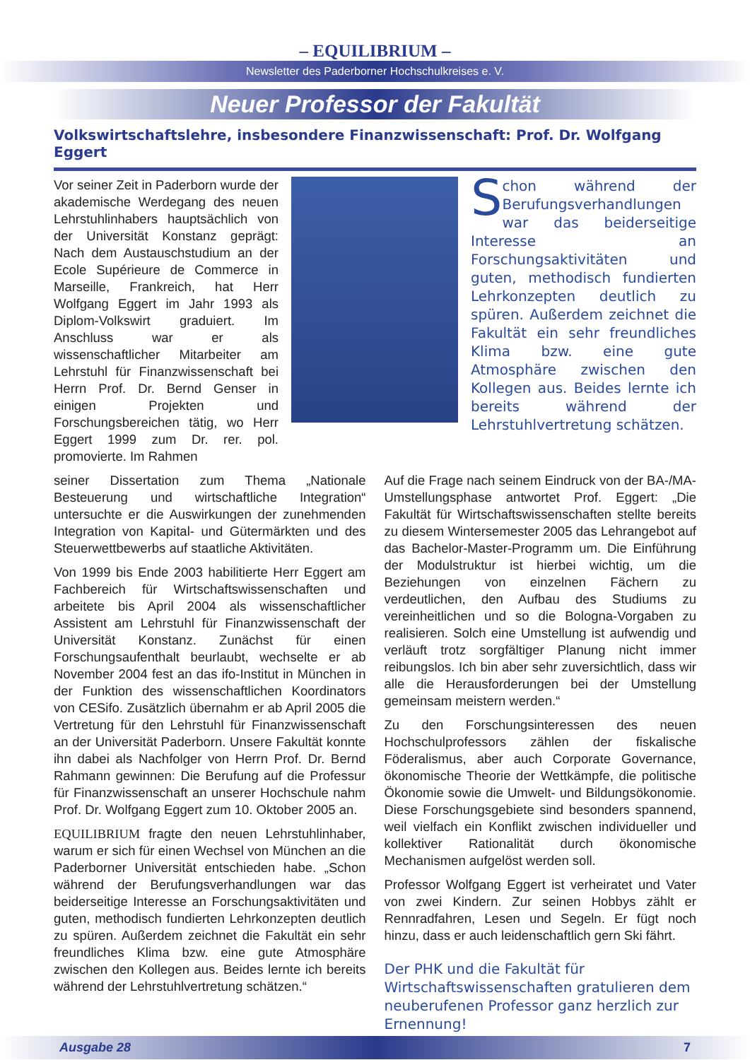– EQUILIBRIUM –
Newsletter des Paderborner Hochschulkreises e. V.
Neuer Professor der Fakultät
Volkswirtschaftslehre, insbesondere Finanzwissenschaft: Prof. Dr. Wolfgang Eggert
Vor seiner Zeit in Paderborn wurde der akademische Werdegang des neuen Lehrstuhlinhabers hauptsächlich von der Universität Konstanz geprägt: Nach dem Austauschstudium an der Ecole Supérieure de Commerce in Marseille, Frankreich, hat Herr Wolfgang Eggert im Jahr 1993 als Diplom-Volkswirt graduiert. Im Anschluss war er als wissenschaftlicher Mitarbeiter am Lehrstuhl für Finanzwissenschaft bei Herrn Prof. Dr. Bernd Genser in einigen Projekten und Forschungsbereichen tätig, wo Herr Eggert 1999 zum Dr. rer. pol. promovierte. Im Rahmen
Schon während der Berufungsverhandlungen war das beiderseitige Interesse an Forschungsaktivitäten und guten, methodisch fundierten Lehrkonzepten deutlich zu spüren. Außerdem zeichnet die Fakultät ein sehr freundliches Klima bzw. eine gute Atmosphäre zwischen den Kollegen aus. Beides lernte ich bereits während der Lehrstuhlvertretung schätzen.
seiner Dissertation zum Thema „Nationale Besteuerung und wirtschaftliche Integration“ untersuchte er die Auswirkungen der zunehmenden Integration von Kapital- und Gütermärkten und des Steuerwettbewerbs auf staatliche Aktivitäten.
Von 1999 bis Ende 2003 habilitierte Herr Eggert am Fachbereich für Wirtschaftswissenschaften und arbeitete bis April 2004 als wissenschaftlicher Assistent am Lehrstuhl für Finanzwissenschaft der Universität Konstanz. Zunächst für einen Forschungsaufenthalt beurlaubt, wechselte er ab November 2004 fest an das ifo-Institut in München in der Funktion des wissenschaftlichen Koordinators von CESifo. Zusätzlich übernahm er ab April 2005 die Vertretung für den Lehrstuhl für Finanzwissenschaft an der Universität Paderborn. Unsere Fakultät konnte ihn dabei als Nachfolger von Herrn Prof. Dr. Bernd Rahmann gewinnen: Die Berufung auf die Professur für Finanzwissenschaft an unserer Hochschule nahm Prof. Dr. Wolfgang Eggert zum 10. Oktober 2005 an.
EQUILIBRIUM fragte den neuen Lehrstuhlinhaber, warum er sich für einen Wechsel von München an die Paderborner Universität entschieden habe. „Schon während der Berufungsverhandlungen war das beiderseitige Interesse an Forschungsaktivitäten und guten, methodisch fundierten Lehrkonzepten deutlich zu spüren. Außerdem zeichnet die Fakultät ein sehr freundliches Klima bzw. eine gute Atmosphäre zwischen den Kollegen aus. Beides lernte ich bereits während der Lehrstuhlvertretung schätzen.“
Auf die Frage nach seinem Eindruck von der BA-/MA-Umstellungsphase antwortet Prof. Eggert: „Die Fakultät für Wirtschaftswissenschaften stellte bereits zu diesem Wintersemester 2005 das Lehrangebot auf das Bachelor-Master-Programm um. Die Einführung der Modulstruktur ist hierbei wichtig, um die Beziehungen von einzelnen Fächern zu verdeutlichen, den Aufbau des Studiums zu vereinheitlichen und so die Bologna-Vorgaben zu realisieren. Solch eine Umstellung ist aufwendig und verläuft trotz sorgfältiger Planung nicht immer reibungslos. Ich bin aber sehr zuversichtlich, dass wir alle die Herausforderungen bei der Umstellung gemeinsam meistern werden.“
Zu den Forschungsinteressen des neuen Hochschulprofessors zählen der fiskalische Föderalismus, aber auch Corporate Governance, ökonomische Theorie der Wettkämpfe, die politische Ökonomie sowie die Umwelt- und Bildungsökonomie. Diese Forschungsgebiete sind besonders spannend, weil vielfach ein Konflikt zwischen individueller und kollektiver Rationalität durch ökonomische Mechanismen aufgelöst werden soll.
Professor Wolfgang Eggert ist verheiratet und Vater von zwei Kindern. Zur seinen Hobbys zählt er Rennradfahren, Lesen und Segeln. Er fügt noch hinzu, dass er auch leidenschaftlich gern Ski fährt.
Der PHK und die Fakultät für Wirtschaftswissenschaften gratulieren dem neuberufenen Professor ganz herzlich zur Ernennung!
Ausgabe 28 7